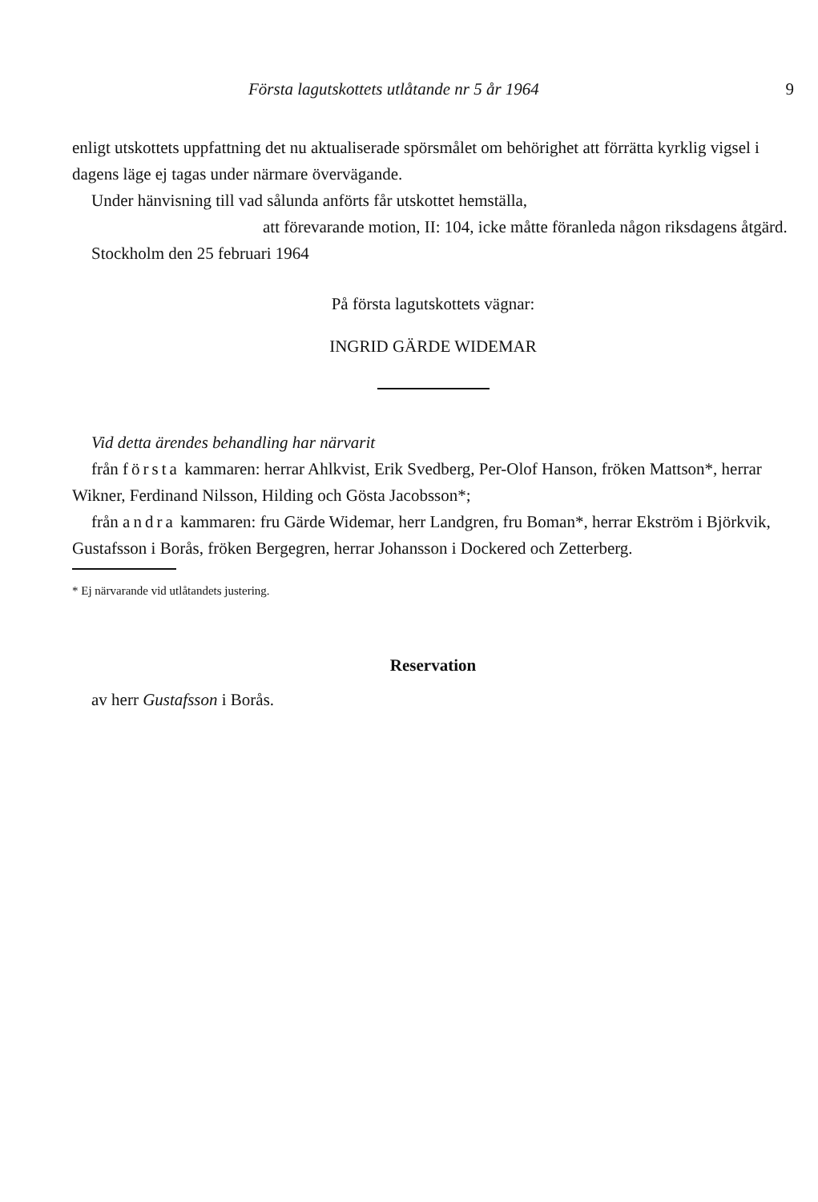Första lagutskottets utlåtande nr 5 år 1964 9
enligt utskottets uppfattning det nu aktualiserade spörsmålet om behörighet att förrätta kyrklig vigsel i dagens läge ej tagas under närmare övervägande.
Under hänvisning till vad sålunda anförts får utskottet hemställa,
att förevarande motion, II: 104, icke måtte föranleda någon riksdagens åtgärd.
Stockholm den 25 februari 1964
På första lagutskottets vägnar:
INGRID GÄRDE WIDEMAR
Vid detta ärendes behandling har närvarit
från första kammaren: herrar Ahlkvist, Erik Svedberg, Per-Olof Hanson, fröken Mattson*, herrar Wikner, Ferdinand Nilsson, Hilding och Gösta Jacobsson*;
från andra kammaren: fru Gärde Widemar, herr Landgren, fru Boman*, herrar Ekström i Björkvik, Gustafsson i Borås, fröken Bergegren, herrar Johansson i Dockered och Zetterberg.
* Ej närvarande vid utlåtandets justering.
Reservation
av herr Gustafsson i Borås.